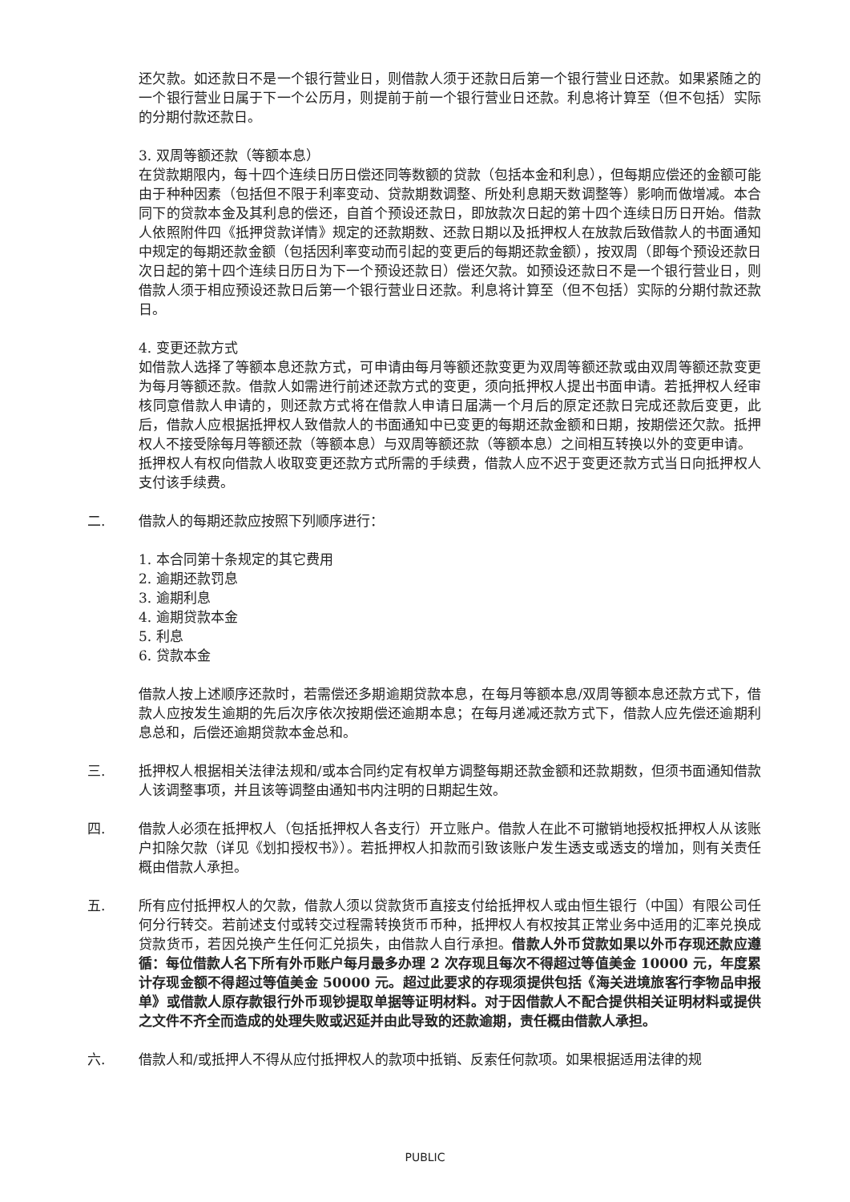还欠款。如还款日不是一个银行营业日，则借款人须于还款日后第一个银行营业日还款。如果紧随之的一个银行营业日属于下一个公历月，则提前于前一个银行营业日还款。利息将计算至（但不包括）实际的分期付款还款日。
3. 双周等额还款（等额本息）
在贷款期限内，每十四个连续日历日偿还同等数额的贷款（包括本金和利息），但每期应偿还的金额可能由于种种因素（包括但不限于利率变动、贷款期数调整、所处利息期天数调整等）影响而做增减。本合同下的贷款本金及其利息的偿还，自首个预设还款日，即放款次日起的第十四个连续日历日开始。借款人依照附件四《抵押贷款详情》规定的还款期数、还款日期以及抵押权人在放款后致借款人的书面通知中规定的每期还款金额（包括因利率变动而引起的变更后的每期还款金额），按双周（即每个预设还款日次日起的第十四个连续日历日为下一个预设还款日）偿还欠款。如预设还款日不是一个银行营业日，则借款人须于相应预设还款日后第一个银行营业日还款。利息将计算至（但不包括）实际的分期付款还款日。
4. 变更还款方式
如借款人选择了等额本息还款方式，可申请由每月等额还款变更为双周等额还款或由双周等额还款变更为每月等额还款。借款人如需进行前述还款方式的变更，须向抵押权人提出书面申请。若抵押权人经审核同意借款人申请的，则还款方式将在借款人申请日届满一个月后的原定还款日完成还款后变更，此后，借款人应根据抵押权人致借款人的书面通知中已变更的每期还款金额和日期，按期偿还欠款。抵押权人不接受除每月等额还款（等额本息）与双周等额还款（等额本息）之间相互转换以外的变更申请。
抵押权人有权向借款人收取变更还款方式所需的手续费，借款人应不迟于变更还款方式当日向抵押权人支付该手续费。
二. 借款人的每期还款应按照下列顺序进行：
1. 本合同第十条规定的其它费用
2. 逾期还款罚息
3. 逾期利息
4. 逾期贷款本金
5. 利息
6. 贷款本金
借款人按上述顺序还款时，若需偿还多期逾期贷款本息，在每月等额本息/双周等额本息还款方式下，借款人应按发生逾期的先后次序依次按期偿还逾期本息；在每月递减还款方式下，借款人应先偿还逾期利息总和，后偿还逾期贷款本金总和。
三. 抵押权人根据相关法律法规和/或本合同约定有权单方调整每期还款金额和还款期数，但须书面通知借款人该调整事项，并且该等调整由通知书内注明的日期起生效。
四. 借款人必须在抵押权人（包括抵押权人各支行）开立账户。借款人在此不可撤销地授权抵押权人从该账户扣除欠款（详见《划扣授权书》）。若抵押权人扣款而引致该账户发生透支或透支的增加，则有关责任概由借款人承担。
五. 所有应付抵押权人的欠款，借款人须以贷款货币直接支付给抵押权人或由恒生银行（中国）有限公司任何分行转交。若前述支付或转交过程需转换货币币种，抵押权人有权按其正常业务中适用的汇率兑换成贷款货币，若因兑换产生任何汇兑损失，由借款人自行承担。借款人外币贷款如果以外币存现还款应遵循：每位借款人名下所有外币账户每月最多办理 2 次存现且每次不得超过等值美金 10000 元，年度累计存现金额不得超过等值美金 50000 元。超过此要求的存现须提供包括《海关进境旅客行李物品申报单》或借款人原存款银行外币现钞提取单据等证明材料。对于因借款人不配合提供相关证明材料或提供之文件不齐全而造成的处理失败或迟延并由此导致的还款逾期，责任概由借款人承担。
六. 借款人和/或抵押人不得从应付抵押权人的款项中抵销、反索任何款项。如果根据适用法律的规
PUBLIC